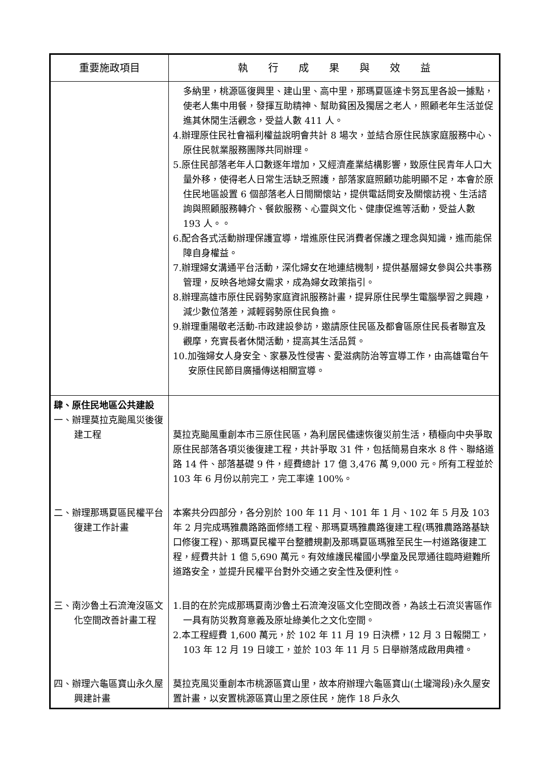| 重要施政項目 | 執 行 成 果 與 效 益 |
| --- | --- |
| | 多納里，桃源區復興里、建山里、高中里，那瑪夏區達卡努瓦里各設一據點，使老人集中用餐，發揮互助精神、幫助貧困及獨居之老人，照顧老年生活並促進其休閒生活觀念，受益人數 411 人。 4.辦理原住民社會福利權益說明會共計 8 場次，並結合原住民族家庭服務中心、原住民就業服務團隊共同辦理。 5.原住民部落老年人口數逐年增加，又經濟產業結構影響，致原住民青年人口大量外移，使得老人日常生活缺乏照護，部落家庭照顧功能明顯不足，本會於原住民地區設置 6 個部落老人日間關懷站，提供電話問安及關懷訪視、生活諮詢與照顧服務轉介、餐飲服務、心靈與文化、健康促進等活動，受益人數 193 人。。 6.配合各式活動辦理保護宣導，增進原住民消費者保護之理念與知識，進而能保障自身權益。 7.辦理婦女溝通平台活動，深化婦女在地連結機制，提供基層婦女參與公共事務管理，反映各地婦女需求，成為婦女政策指引。 8.辦理高雄市原住民弱勢家庭資訊服務計畫，提昇原住民學生電腦學習之興趣，減少數位落差，減輕弱勢原住民負擔。 9.辦理重陽敬老活動-市政建設參訪，邀請原住民區及都會區原住民長者聯宜及觀摩，充實長者休閒活動，提高其生活品質。 10.加強婦女人身安全、家暴及性侵害、愛滋病防治等宣導工作，由高雄電台午安原住民節目廣播傳送相關宣導。 |
| 肆、原住民地區公共建設 一、辦理莫拉克颱風災後復建工程 | 莫拉克颱風重創本市三原住民區，為利居民儘速恢復災前生活，積極向中央爭取原住民部落各項災後復建工程，共計爭取 31 件，包括簡易自來水 8 件、聯絡道路 14 件、部落基礎 9 件，經費總計 17 億 3,476 萬 9,000 元。所有工程並於 103 年 6 月份以前完工，完工率達 100%。 |
| 二、辦理那瑪夏區民權平台復建工作計畫 | 本案共分四部分，各分別於 100 年 11 月、101 年 1 月、102 年 5 月及 103 年 2 月完成瑪雅農路路面修繕工程、那瑪夏瑪雅農路復建工程(瑪雅農路路基缺口修復工程)、那瑪夏民權平台整體規劃及那瑪夏區瑪雅至民生一村道路復建工程，經費共計 1 億 5,690 萬元。有效維護民權國小學童及民眾通往臨時避難所道路安全，並提升民權平台對外交通之安全性及便利性。 |
| 三、南沙魯土石流淹沒區文化空間改善計畫工程 | 1.目的在於完成那瑪夏南沙魯土石流淹沒區文化空間改善，為該土石流災害區作一具有防災教育意義及原址綠美化之文化空間。 2.本工程經費 1,600 萬元，於 102 年 11 月 19 日決標，12 月 3 日報開工，103 年 12 月 19 日竣工，並於 103 年 11 月 5 日舉辦落成啟用典禮。 |
| 四、辦理六龜區寶山永久屋興建計畫 | 莫拉克風災重創本市桃源區寶山里，故本府辦理六龜區寶山(土壠灣段)永久屋安置計畫，以安置桃源區寶山里之原住民，施作 18 戶永久 |